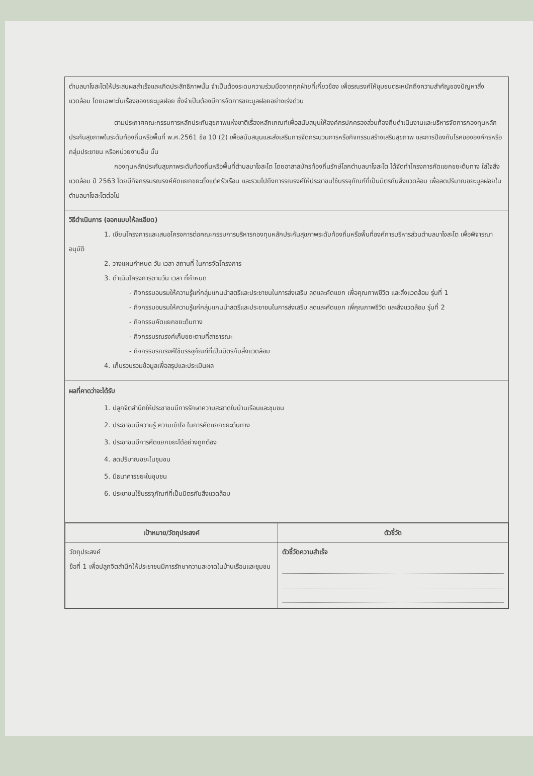ตำบลบาโงสะโตให้ประสบผลสำเร็จและเกิดประสิทธิภาพนั้น จำเป็นต้องระดมความร่วมมือจากทุกฝ่ายที่เกี่ยวข้อง เพื่อรณรงค์ให้ชุมชนตระหนักถึงความสำคัญของปัญหาสิ่งแวดล้อม โดยเฉพาะในเรื่องของขยะมูลฝอย ซึ่งจำเป็นต้องมีการจัดการขยะมูลฝอยอย่างเร่งด่วน
ตามประกาศคณะกรรมการหลักประกันสุขภาพแห่งชาติเรื่องหลักเกณฑ์เพื่อสนับสนุนให้องค์กรปกครองส่วนท้องถิ่นดำเนินงานและบริหารจัดการกองทุนหลักประกันสุขภาพในระดับท้องถิ่นหรือพื้นที่ พ.ศ.2561 ข้อ 10 (2) เพื่อสนับสนุนและส่งเสริมการจัดกระบวนการหรือกิจกรรมสร้างเสริมสุขภาพ และการป้องกันโรคขององค์กรหรือกลุ่มประชาชน หรือหน่วยงานอื่น นั้น
กองทุนหลักประกันสุขภาพระดับท้องถิ่นหรือพื้นที่ตำบลบาโงสะโต โดยอาสาสมัครท้องถิ่นรักษ์โลกตำบลบาโงสะโต ได้จัดทำโครงการคัดแยกขยะต้นทาง ใส่ใจสิ่งแวดล้อม ปี 2563 โดยมีกิจกรรมรณรงค์คัดแยกขยะตั้งแต่ครัวเรือน และรวมไปถึงการรณรงค์ให้ประชาชนใช้บรรจุภัณฑ์ที่เป็นมิตรกับสิ่งแวดล้อม เพื่อลดปริมาณขยะมูลฝอยในตำบลบาโงสะโตต่อไป
วิธีดำเนินการ (ออกแบบให้ละเอียด)
1. เขียนโครงการและเสนอโครงการต่อคณะกรรมการบริหารกองทุนหลักประกันสุขภาพระดับท้องถิ่นหรือพื้นที่องค์การบริหารส่วนตำบลบาโงสะโต เพื่อพิจารณาอนุมัติ
2. วางแผนกำหนด วัน เวลา สถานที่ ในการจัดโครงการ
3. ดำเนินโครงการตามวัน เวลา ที่กำหนด
- กิจกรรมอบรมให้ความรู้แก่กลุ่มแกนนำสตรีและประชาชนในการส่งเสริม ลดและคัดแยก เพื่อคุณภาพชีวิต และสิ่งแวดล้อม รุ่นที่ 1
- กิจกรรมอบรมให้ความรู้แก่กลุ่มแกนนำสตรีและประชาชนในการส่งเสริม ลดและคัดแยก เพี่คุณภาพชีวิต และสิ่งแวดล้อม รุ่นที่ 2
- กิจกรรมคัดแยกขยะต้นทาง
- กิจกรรมรณรงค์เก็บขยะตามที่สาธารณะ
- กิจกรรมรณรงค์ใช้บรรจุภัณฑ์ที่เป็นมิตรกับสิ่งแวดล้อม
4. เก็บรวบรวมข้อมูลเพื่อสรุปและประเมินผล
ผลที่คาดว่าจะได้รับ
1. ปลูกจิตสำนึกให้ประชาชนมีการรักษาความสะอาดในบ้านเรือนและชุมชน
2. ประชาชนมีความรู้ ความเข้าใจ ในการคัดแยกขยะต้นทาง
3. ประชาชนมีการคัดแยกขยะได้อย่างถูกต้อง
4. ลดปริมาณขยะในชุมชน
5. มีธนาคารขยะในชุมชน
6. ประชาชนใช้บรรจุภัณฑ์ที่เป็นมิตรกับสิ่งแวดล้อม
| เป้าหมาย/วัตถุประสงค์ | ตัวชี้วัด |
| --- | --- |
| วัตถุประสงค์ ข้อที่ 1 เพื่อปลูกจิตสำนึกให้ประชาชนมีการรักษาความสะอาดในบ้านเรือนและชุมชน | ตัวชี้วัดความสำเร็จ |